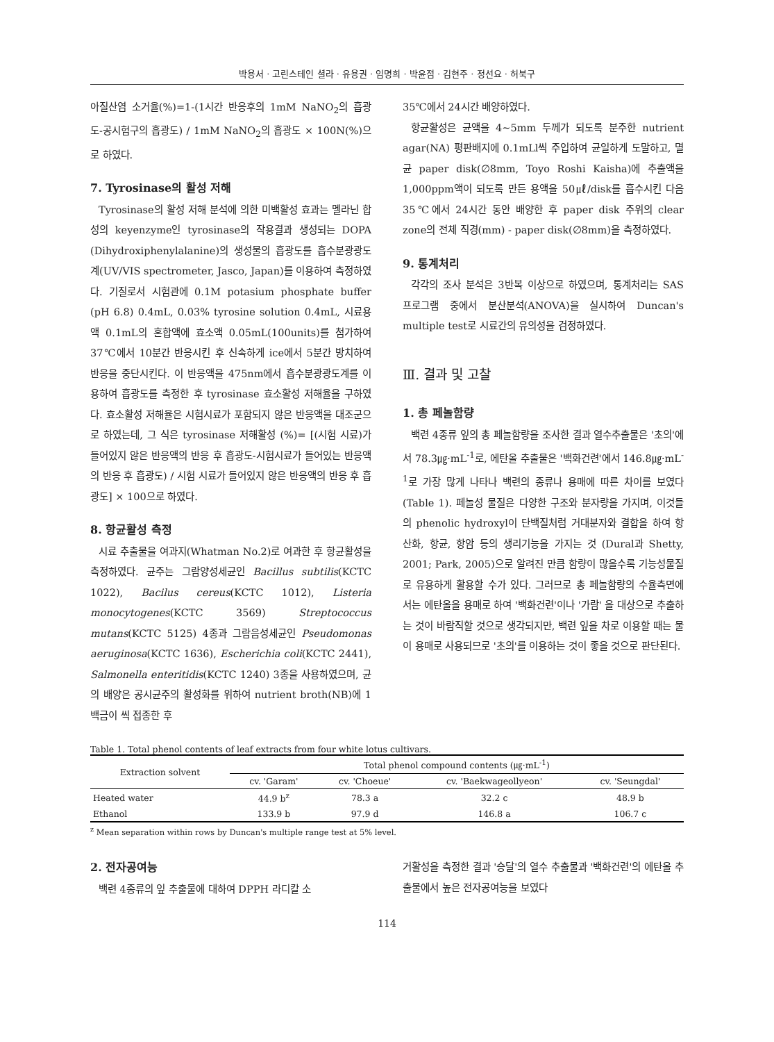박용서 · 고린스테인 셜라 · 유용권 · 임명희 · 박윤점 · 김현주 · 정선요 · 허북구
아질산염 소거율(%)=1-(1시간 반응후의 1mM NaNO<sub>2</sub>의 흡광도-공시험구의 흡광도) / 1mM NaNO<sub>2</sub>의 흡광도 × 100N(%)으로 하였다.
7. Tyrosinase의 활성 저해
Tyrosinase의 활성 저해 분석에 의한 미백활성 효과는 멜라닌 합성의 keyenzyme인 tyrosinase의 작용결과 생성되는 DOPA (Dihydroxiphenylalanine)의 생성물의 흡광도를 흡수분광광도계(UV/VIS spectrometer, Jasco, Japan)를 이용하여 측정하였다. 기질로서 시험관에 0.1M potasium phosphate buffer (pH 6.8) 0.4mL, 0.03% tyrosine solution 0.4mL, 시료용액 0.1mL의 혼합액에 효소액 0.05mL(100units)를 첨가하여 37℃에서 10분간 반응시킨 후 신속하게 ice에서 5분간 방치하여 반응을 중단시킨다. 이 반응액을 475nm에서 흡수분광광도계를 이용하여 흡광도를 측정한 후 tyrosinase 효소활성 저해율을 구하였다. 효소활성 저해율은 시험시료가 포함되지 않은 반응액을 대조군으로 하였는데, 그 식은 tyrosinase 저해활성 (%)= [(시험 시료)가 들어있지 않은 반응액의 반응 후 흡광도-시험시료가 들어있는 반응액의 반응 후 흡광도) / 시험 시료가 들어있지 않은 반응액의 반응 후 흡광도] × 100으로 하였다.
8. 항균활성 측정
시료 추출물을 여과지(Whatman No.2)로 여과한 후 항균활성을 측정하였다. 균주는 그람양성세균인 Bacillus subtilis(KCTC 1022), Bacilus cereus(KCTC 1012), Listeria monocytogenes(KCTC 3569) Streptococcus mutans(KCTC 5125) 4종과 그람음성세균인 Pseudomonas aeruginosa(KCTC 1636), Escherichia coli(KCTC 2441), Salmonella enteritidis(KCTC 1240) 3종을 사용하였으며, 균의 배양은 공시균주의 활성화를 위하여 nutrient broth(NB)에 1 백금이 씩 접종한 후
35℃에서 24시간 배양하였다.
항균활성은 균액을 4∼5mm 두께가 되도록 분주한 nutrient agar(NA) 평판배지에 0.1mLl씩 주입하여 균일하게 도말하고, 멸균 paper disk(∅8mm, Toyo Roshi Kaisha)에 추출액을 1,000ppm액이 되도록 만든 용액을 50㎕/disk를 흡수시킨 다음 35℃에서 24시간 동안 배양한 후 paper disk 주위의 clear zone의 전체 직경(mm) - paper disk(∅8mm)을 측정하였다.
9. 통계처리
각각의 조사 분석은 3반복 이상으로 하였으며, 통계처리는 SAS 프로그램 중에서 분산분석(ANOVA)을 실시하여 Duncan's multiple test로 시료간의 유의성을 검정하였다.
Ⅲ. 결과 및 고찰
1. 총 페놀함량
백련 4종류 잎의 총 페놀함량을 조사한 결과 열수추출물은 '초의'에서 78.3㎍·mL<sup>-1</sup>로, 에탄올 추출물은 '백화건련'에서 146.8㎍·mL<sup>-1</sup>로 가장 많게 나타나 백련의 종류나 용매에 따른 차이를 보였다(Table 1). 페놀성 물질은 다양한 구조와 분자량을 가지며, 이것들의 phenolic hydroxyl이 단백질처럼 거대분자와 결합을 하여 항산화, 항균, 항암 등의 생리기능을 가지는 것 (Dural과 Shetty, 2001; Park, 2005)으로 알려진 만큼 함량이 많을수록 기능성물질로 유용하게 활용할 수가 있다. 그러므로 총 페놀함량의 수율측면에서는 에탄올을 용매로 하여 '백화건련'이나 '가람' 을 대상으로 추출하는 것이 바람직할 것으로 생각되지만, 백련 잎을 차로 이용할 때는 물이 용매로 사용되므로 '초의'를 이용하는 것이 좋을 것으로 판단된다.
Table 1. Total phenol contents of leaf extracts from four white lotus cultivars.
| Extraction solvent | Total phenol compound contents (㎍·mL<sup>-1</sup>) | | | |
| --- | --- | --- | --- | --- |
| | cv. 'Garam' | cv. 'Choeue' | cv. 'Baekwageollyeon' | cv. 'Seungdal' |
| Heated water | 44.9 b<sup>z</sup> | 78.3 a | 32.2 c | 48.9 b |
| Ethanol | 133.9 b | 97.9 d | 146.8 a | 106.7 c |
<sup>z</sup> Mean separation within rows by Duncan's multiple range test at 5% level.
2. 전자공여능
백련 4종류의 잎 추출물에 대하여 DPPH 라디칼 소
거활성을 측정한 결과 '승달'의 열수 추출물과 '백화건련'의 에탄올 추출물에서 높은 전자공여능을 보였다
114